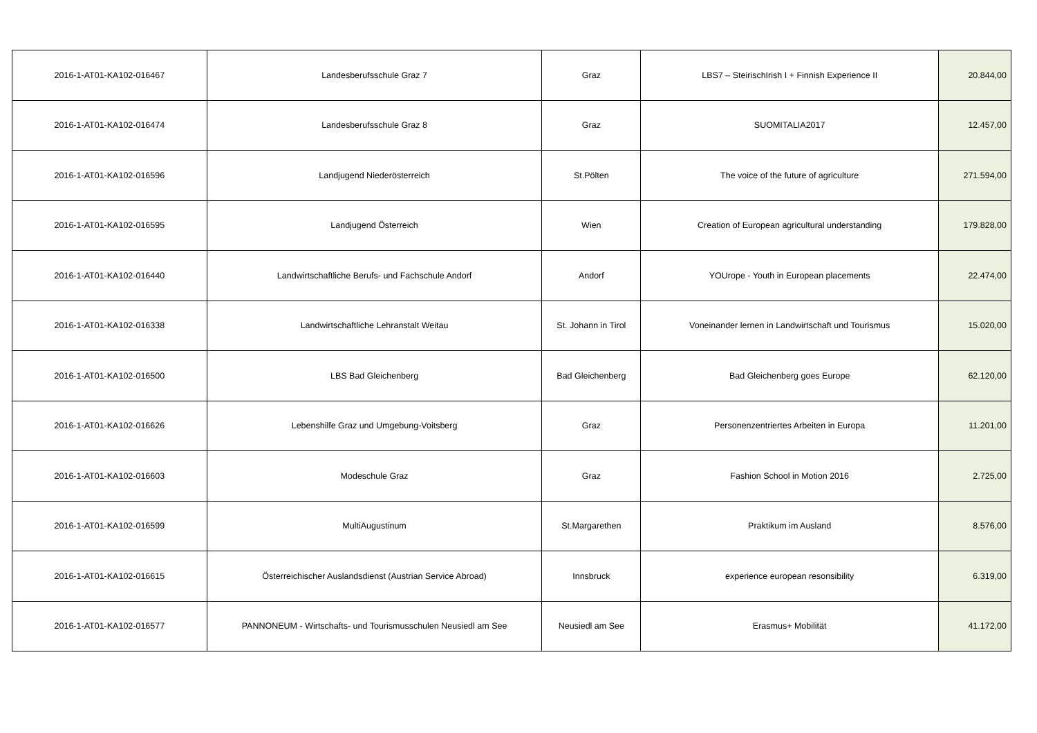| 2016-1-AT01-KA102-016467 | Landesberufsschule Graz 7 | Graz | LBS7 – SteirischIrish I + Finnish Experience II | 20.844,00 |
| 2016-1-AT01-KA102-016474 | Landesberufsschule Graz 8 | Graz | SUOMITALIA2017 | 12.457,00 |
| 2016-1-AT01-KA102-016596 | Landjugend Niederösterreich | St.Pölten | The voice of the future of agriculture | 271.594,00 |
| 2016-1-AT01-KA102-016595 | Landjugend Österreich | Wien | Creation of European agricultural understanding | 179.828,00 |
| 2016-1-AT01-KA102-016440 | Landwirtschaftliche Berufs- und Fachschule Andorf | Andorf | YOUrope - Youth in European placements | 22.474,00 |
| 2016-1-AT01-KA102-016338 | Landwirtschaftliche Lehranstalt Weitau | St. Johann in Tirol | Voneinander lernen in Landwirtschaft und Tourismus | 15.020,00 |
| 2016-1-AT01-KA102-016500 | LBS Bad Gleichenberg | Bad Gleichenberg | Bad Gleichenberg goes Europe | 62.120,00 |
| 2016-1-AT01-KA102-016626 | Lebenshilfe Graz und Umgebung-Voitsberg | Graz | Personenzentriertes Arbeiten in Europa | 11.201,00 |
| 2016-1-AT01-KA102-016603 | Modeschule Graz | Graz | Fashion School in Motion 2016 | 2.725,00 |
| 2016-1-AT01-KA102-016599 | MultiAugustinum | St.Margarethen | Praktikum im Ausland | 8.576,00 |
| 2016-1-AT01-KA102-016615 | Österreichischer Auslandsdienst (Austrian Service Abroad) | Innsbruck | experience european resonsibility | 6.319,00 |
| 2016-1-AT01-KA102-016577 | PANNONEUM - Wirtschafts- und Tourismusschulen Neusiedl am See | Neusiedl am See | Erasmus+ Mobilität | 41.172,00 |